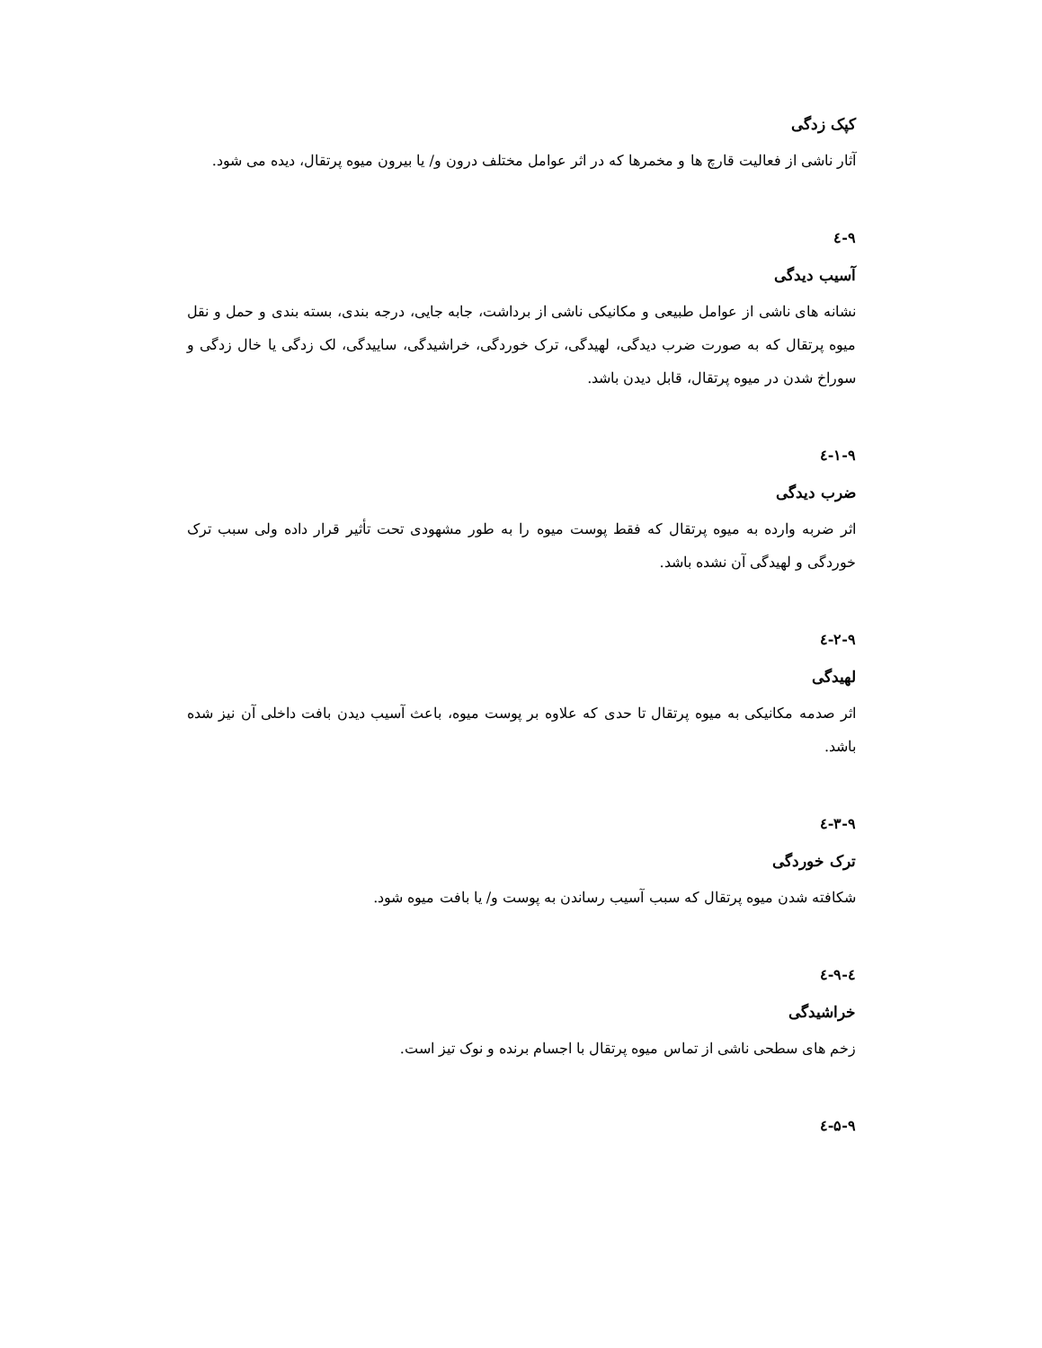کپک زدگی
آثار ناشی از فعالیت قارچ ها و مخمرها که در اثر عوامل مختلف درون و/ یا بیرون میوه پرتقال، دیده می شود.
۹-٤
آسیب دیدگی
نشانه های ناشی از عوامل طبیعی و مکانیکی ناشی از برداشت، جابه جایی، درجه بندی، بسته بندی و حمل و نقل میوه پرتقال که به صورت ضرب دیدگی، لهیدگی، ترک خوردگی، خراشیدگی، ساییدگی، لک زدگی یا خال زدگی و سوراخ شدن در میوه پرتقال، قابل دیدن باشد.
۱-۹-٤
ضرب دیدگی
اثر ضربه وارده به میوه پرتقال که فقط پوست میوه را به طور مشهودی تحت تأثیر قرار داده ولی سبب ترک خوردگی و لهیدگی آن نشده باشد.
۲-۹-٤
لهیدگی
اثر صدمه مکانیکی به میوه پرتقال تا حدی که علاوه بر پوست میوه، باعث آسیب دیدن بافت داخلی آن نیز شده باشد.
۳-۹-٤
ترک خوردگی
شکافته شدن میوه پرتقال که سبب آسیب رساندن به پوست و/ یا بافت میوه شود.
٤-۹-٤
خراشیدگی
زخم های سطحی ناشی از تماس میوه پرتقال با اجسام برنده و نوک تیز است.
۵-۹-٤